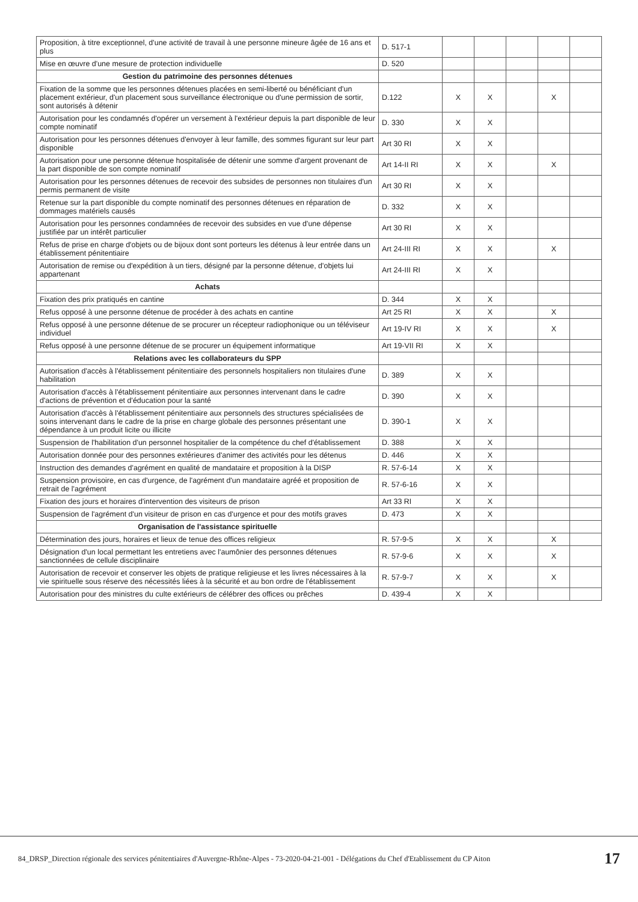| Proposition, à titre exceptionnel, d'une activité de travail à une personne mineure âgée de 16 ans et plus | D. 517-1 | | | | | |
| Mise en œuvre d'une mesure de protection individuelle | D. 520 | | | | | |
| Gestion du patrimoine des personnes détenues | | | | | | |
| Fixation de la somme que les personnes détenues placées en semi-liberté ou bénéficiant d'un placement extérieur, d'un placement sous surveillance électronique ou d'une permission de sortir, sont autorisés à détenir | D.122 | X | X | | X | |
| Autorisation pour les condamnés d'opérer un versement à l'extérieur depuis la part disponible de leur compte nominatif | D. 330 | X | X | | | |
| Autorisation pour les personnes détenues d'envoyer à leur famille, des sommes figurant sur leur part disponible | Art 30 RI | X | X | | | |
| Autorisation pour une personne détenue hospitalisée de détenir une somme d'argent provenant de la part disponible de son compte nominatif | Art 14-II RI | X | X | | X | |
| Autorisation pour les personnes détenues de recevoir des subsides de personnes non titulaires d'un permis permanent de visite | Art 30 RI | X | X | | | |
| Retenue sur la part disponible du compte nominatif des personnes détenues en réparation de dommages matériels causés | D. 332 | X | X | | | |
| Autorisation pour les personnes condamnées de recevoir des subsides en vue d'une dépense justifiée par un intérêt particulier | Art 30 RI | X | X | | | |
| Refus de prise en charge d'objets ou de bijoux dont sont porteurs les détenus à leur entrée dans un établissement pénitentiaire | Art 24-III RI | X | X | | X | |
| Autorisation de remise ou d'expédition à un tiers, désigné par la personne détenue, d'objets lui appartenant | Art 24-III RI | X | X | | | |
| Achats | | | | | | |
| Fixation des prix pratiqués en cantine | D. 344 | X | X | | | |
| Refus opposé à une personne détenue de procéder à des achats en cantine | Art 25 RI | X | X | | X | |
| Refus opposé à une personne détenue de se procurer un récepteur radiophonique ou un téléviseur individuel | Art 19-IV RI | X | X | | X | |
| Refus opposé à une personne détenue de se procurer un équipement informatique | Art 19-VII RI | X | X | | | |
| Relations avec les collaborateurs du SPP | | | | | | |
| Autorisation d'accès à l'établissement pénitentiaire des personnels hospitaliers non titulaires d'une habilitation | D. 389 | X | X | | | |
| Autorisation d'accès à l'établissement pénitentiaire aux personnes intervenant dans le cadre d'actions de prévention et d'éducation pour la santé | D. 390 | X | X | | | |
| Autorisation d'accès à l'établissement pénitentiaire aux personnels des structures spécialisées de soins intervenant dans le cadre de la prise en charge globale des personnes présentant une dépendance à un produit licite ou illicite | D. 390-1 | X | X | | | |
| Suspension de l'habilitation d'un personnel hospitalier de la compétence du chef d'établissement | D. 388 | X | X | | | |
| Autorisation donnée pour des personnes extérieures d'animer des activités pour les détenus | D. 446 | X | X | | | |
| Instruction des demandes d'agrément en qualité de mandataire et proposition à la DISP | R. 57-6-14 | X | X | | | |
| Suspension provisoire, en cas d'urgence, de l'agrément d'un mandataire agréé et proposition de retrait de l'agrément | R. 57-6-16 | X | X | | | |
| Fixation des jours et horaires d'intervention des visiteurs de prison | Art 33 RI | X | X | | | |
| Suspension de l'agrément d'un visiteur de prison en cas d'urgence et pour des motifs graves | D. 473 | X | X | | | |
| Organisation de l'assistance spirituelle | | | | | | |
| Détermination des jours, horaires et lieux de tenue des offices religieux | R. 57-9-5 | X | X | | X | |
| Désignation d'un local permettant les entretiens avec l'aumônier des personnes détenues sanctionnées de cellule disciplinaire | R. 57-9-6 | X | X | | X | |
| Autorisation de recevoir et conserver les objets de pratique religieuse et les livres nécessaires à la vie spirituelle sous réserve des nécessités liées à la sécurité et au bon ordre de l'établissement | R. 57-9-7 | X | X | | X | |
| Autorisation pour des ministres du culte extérieurs de célébrer des offices ou prêches | D. 439-4 | X | X | | | |
84_DRSP_Direction régionale des services pénitentiaires d'Auvergne-Rhône-Alpes - 73-2020-04-21-001 - Délégations du Chef d'Etablissement du CP Aiton 17